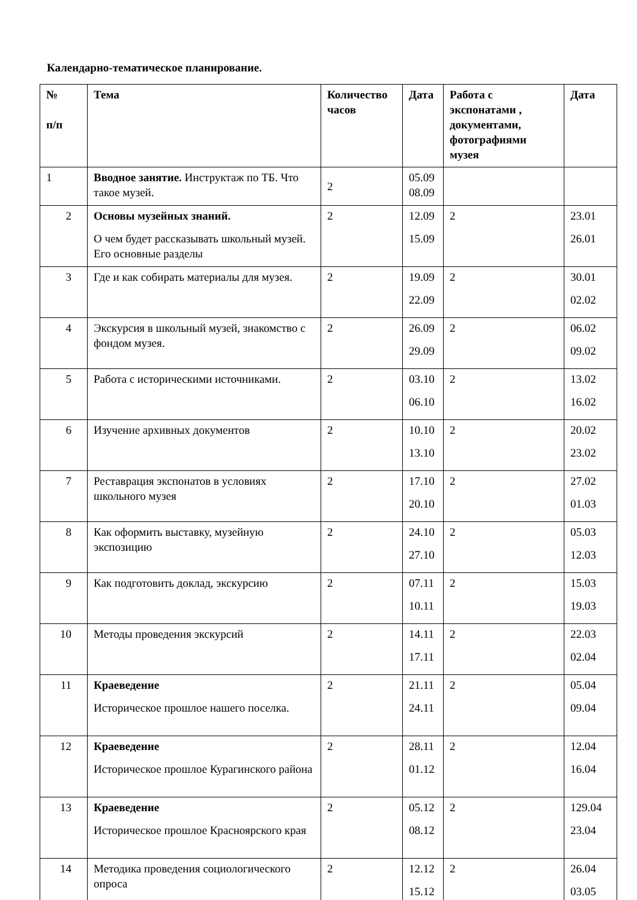Календарно-тематическое планирование.
| № п/п | Тема | Количество часов | Дата | Работа с экспонатами , документами, фотографиями музея | Дата |
| --- | --- | --- | --- | --- | --- |
| 1 | Вводное занятие. Инструктаж по ТБ. Что такое музей. | 2 | 05.09 08.09 | | |
| 2 | Основы музейных знаний. О чем будет рассказывать школьный музей. Его основные разделы | 2 | 12.09 15.09 | 2 | 23.01 26.01 |
| 3 | Где и как собирать материалы для музея. | 2 | 19.09 22.09 | 2 | 30.01 02.02 |
| 4 | Экскурсия в школьный музей, знакомство с фондом музея. | 2 | 26.09 29.09 | 2 | 06.02 09.02 |
| 5 | Работа с историческими источниками. | 2 | 03.10 06.10 | 2 | 13.02 16.02 |
| 6 | Изучение архивных документов | 2 | 10.10 13.10 | 2 | 20.02 23.02 |
| 7 | Реставрация экспонатов в условиях школьного музея | 2 | 17.10 20.10 | 2 | 27.02 01.03 |
| 8 | Как оформить выставку, музейную экспозицию | 2 | 24.10 27.10 | 2 | 05.03 12.03 |
| 9 | Как подготовить доклад, экскурсию | 2 | 07.11 10.11 | 2 | 15.03 19.03 |
| 10 | Методы проведения экскурсий | 2 | 14.11 17.11 | 2 | 22.03 02.04 |
| 11 | Краеведение Историческое прошлое нашего поселка. | 2 | 21.11 24.11 | 2 | 05.04 09.04 |
| 12 | Краеведение Историческое прошлое Курагинского района | 2 | 28.11 01.12 | 2 | 12.04 16.04 |
| 13 | Краеведение Историческое прошлое Красноярского края | 2 | 05.12 08.12 | 2 | 129.04 23.04 |
| 14 | Методика проведения социологического опроса | 2 | 12.12 15.12 | 2 | 26.04 03.05 |